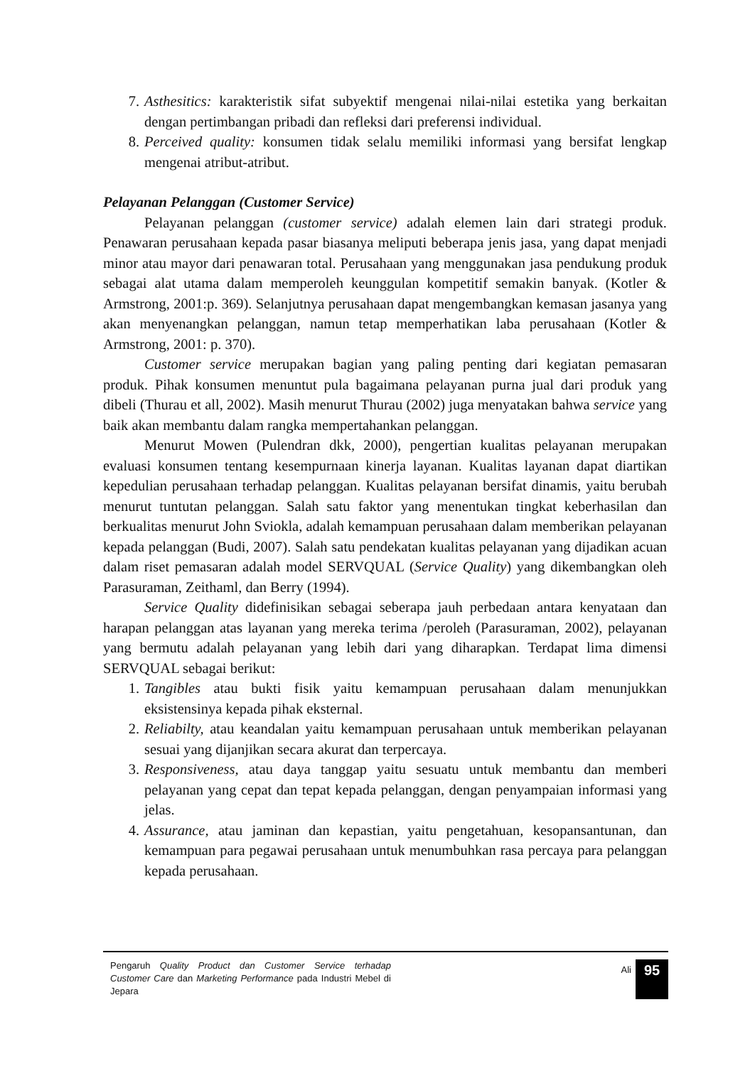7. Asthesitics: karakteristik sifat subyektif mengenai nilai-nilai estetika yang berkaitan dengan pertimbangan pribadi dan refleksi dari preferensi individual.
8. Perceived quality: konsumen tidak selalu memiliki informasi yang bersifat lengkap mengenai atribut-atribut.
Pelayanan Pelanggan (Customer Service)
Pelayanan pelanggan (customer service) adalah elemen lain dari strategi produk. Penawaran perusahaan kepada pasar biasanya meliputi beberapa jenis jasa, yang dapat menjadi minor atau mayor dari penawaran total. Perusahaan yang menggunakan jasa pendukung produk sebagai alat utama dalam memperoleh keunggulan kompetitif semakin banyak. (Kotler & Armstrong, 2001:p. 369). Selanjutnya perusahaan dapat mengembangkan kemasan jasanya yang akan menyenangkan pelanggan, namun tetap memperhatikan laba perusahaan (Kotler & Armstrong, 2001: p. 370).
Customer service merupakan bagian yang paling penting dari kegiatan pemasaran produk. Pihak konsumen menuntut pula bagaimana pelayanan purna jual dari produk yang dibeli (Thurau et all, 2002). Masih menurut Thurau (2002) juga menyatakan bahwa service yang baik akan membantu dalam rangka mempertahankan pelanggan.
Menurut Mowen (Pulendran dkk, 2000), pengertian kualitas pelayanan merupakan evaluasi konsumen tentang kesempurnaan kinerja layanan. Kualitas layanan dapat diartikan kepedulian perusahaan terhadap pelanggan. Kualitas pelayanan bersifat dinamis, yaitu berubah menurut tuntutan pelanggan. Salah satu faktor yang menentukan tingkat keberhasilan dan berkualitas menurut John Sviokla, adalah kemampuan perusahaan dalam memberikan pelayanan kepada pelanggan (Budi, 2007). Salah satu pendekatan kualitas pelayanan yang dijadikan acuan dalam riset pemasaran adalah model SERVQUAL (Service Quality) yang dikembangkan oleh Parasuraman, Zeithaml, dan Berry (1994).
Service Quality didefinisikan sebagai seberapa jauh perbedaan antara kenyataan dan harapan pelanggan atas layanan yang mereka terima /peroleh (Parasuraman, 2002), pelayanan yang bermutu adalah pelayanan yang lebih dari yang diharapkan. Terdapat lima dimensi SERVQUAL sebagai berikut:
1. Tangibles atau bukti fisik yaitu kemampuan perusahaan dalam menunjukkan eksistensinya kepada pihak eksternal.
2. Reliabilty, atau keandalan yaitu kemampuan perusahaan untuk memberikan pelayanan sesuai yang dijanjikan secara akurat dan terpercaya.
3. Responsiveness, atau daya tanggap yaitu sesuatu untuk membantu dan memberi pelayanan yang cepat dan tepat kepada pelanggan, dengan penyampaian informasi yang jelas.
4. Assurance, atau jaminan dan kepastian, yaitu pengetahuan, kesopansantunan, dan kemampuan para pegawai perusahaan untuk menumbuhkan rasa percaya para pelanggan kepada perusahaan.
Pengaruh Quality Product dan Customer Service terhadap Customer Care dan Marketing Performance pada Industri Mebel di Jepara
Ali
95